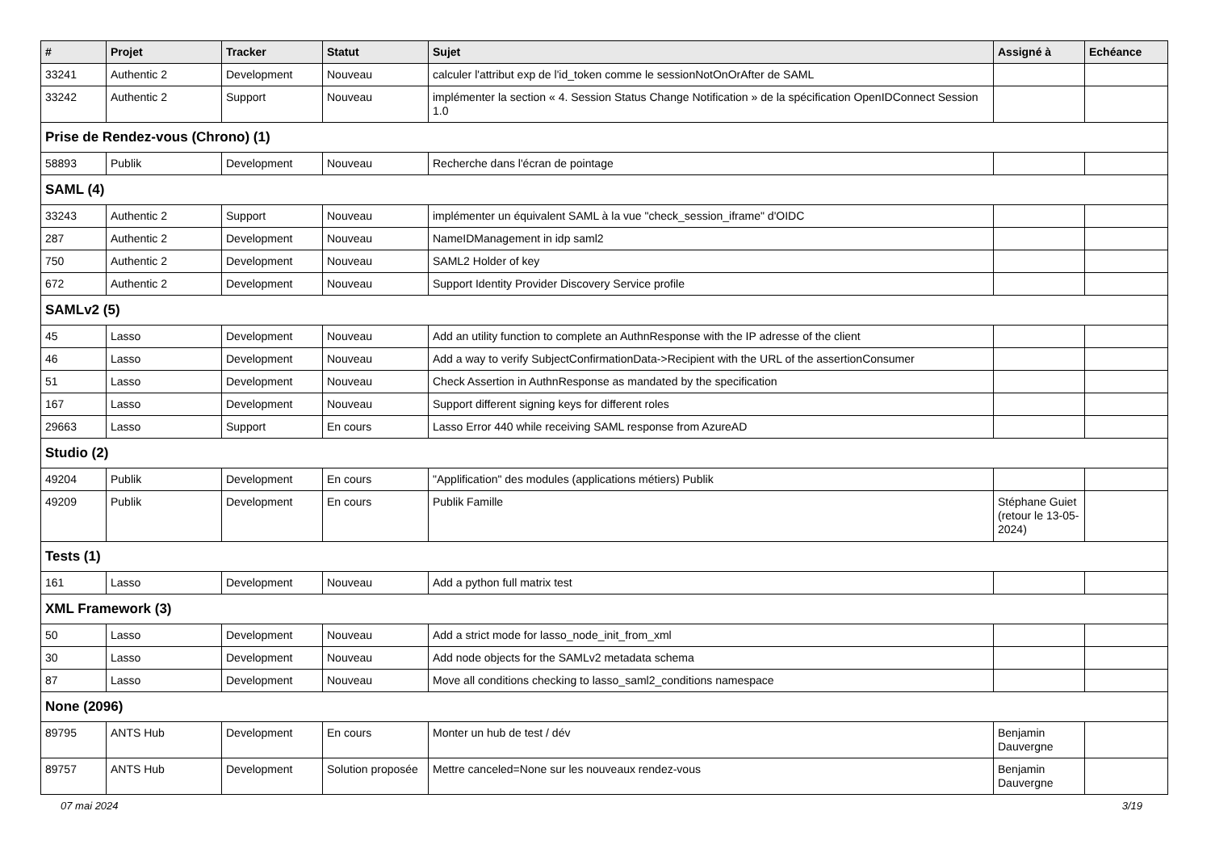| # | Projet | Tracker | Statut | Sujet | Assigné à | Echéance |
| --- | --- | --- | --- | --- | --- | --- |
| 33241 | Authentic 2 | Development | Nouveau | calculer l'attribut exp de l'id_token comme le sessionNotOnOrAfter de SAML | | |
| 33242 | Authentic 2 | Support | Nouveau | implémenter la section « 4. Session Status Change Notification » de la spécification OpenIDConnect Session 1.0 | | |
| Prise de Rendez-vous (Chrono) (1) | | | | | | |
| 58893 | Publik | Development | Nouveau | Recherche dans l'écran de pointage | | |
| SAML (4) | | | | | | |
| 33243 | Authentic 2 | Support | Nouveau | implémenter un équivalent SAML à la vue "check_session_iframe" d'OIDC | | |
| 287 | Authentic 2 | Development | Nouveau | NameIDManagement in idp saml2 | | |
| 750 | Authentic 2 | Development | Nouveau | SAML2 Holder of key | | |
| 672 | Authentic 2 | Development | Nouveau | Support Identity Provider Discovery Service profile | | |
| SAMLv2 (5) | | | | | | |
| 45 | Lasso | Development | Nouveau | Add an utility function to complete an AuthnResponse with the IP adresse of the client | | |
| 46 | Lasso | Development | Nouveau | Add a way to verify SubjectConfirmationData->Recipient with the URL of the assertionConsumer | | |
| 51 | Lasso | Development | Nouveau | Check Assertion in AuthnResponse as mandated by the specification | | |
| 167 | Lasso | Development | Nouveau | Support different signing keys for different roles | | |
| 29663 | Lasso | Support | En cours | Lasso Error 440 while receiving SAML response from AzureAD | | |
| Studio (2) | | | | | | |
| 49204 | Publik | Development | En cours | "Applification" des modules (applications métiers) Publik | | |
| 49209 | Publik | Development | En cours | Publik Famille | Stéphane Guiet (retour le 13-05-2024) | |
| Tests (1) | | | | | | |
| 161 | Lasso | Development | Nouveau | Add a python full matrix test | | |
| XML Framework (3) | | | | | | |
| 50 | Lasso | Development | Nouveau | Add a strict mode for lasso_node_init_from_xml | | |
| 30 | Lasso | Development | Nouveau | Add node objects for the SAMLv2 metadata schema | | |
| 87 | Lasso | Development | Nouveau | Move all conditions checking to lasso_saml2_conditions namespace | | |
| None (2096) | | | | | | |
| 89795 | ANTS Hub | Development | En cours | Monter un hub de test / dév | Benjamin Dauvergne | |
| 89757 | ANTS Hub | Development | Solution proposée | Mettre canceled=None sur les nouveaux rendez-vous | Benjamin Dauvergne | |
07 mai 2024 3/19